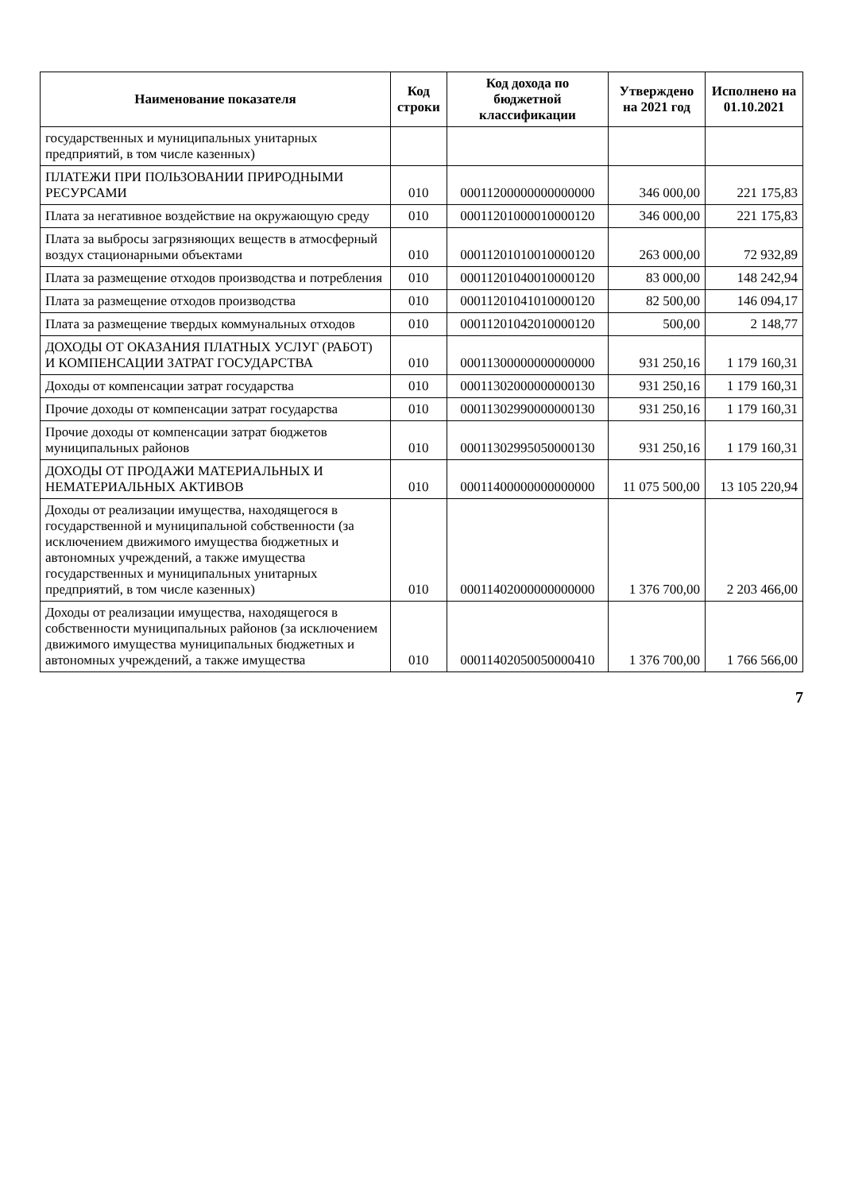| Наименование показателя | Код строки | Код дохода по бюджетной классификации | Утверждено на 2021 год | Исполнено на 01.10.2021 |
| --- | --- | --- | --- | --- |
| государственных и муниципальных унитарных предприятий, в том числе казенных) | | | | |
| ПЛАТЕЖИ ПРИ ПОЛЬЗОВАНИИ ПРИРОДНЫМИ РЕСУРСАМИ | 010 | 00011200000000000000 | 346 000,00 | 221 175,83 |
| Плата за негативное воздействие на окружающую среду | 010 | 00011201000010000120 | 346 000,00 | 221 175,83 |
| Плата за выбросы загрязняющих веществ в атмосферный воздух стационарными объектами | 010 | 00011201010010000120 | 263 000,00 | 72 932,89 |
| Плата за размещение отходов производства и потребления | 010 | 00011201040010000120 | 83 000,00 | 148 242,94 |
| Плата за размещение отходов производства | 010 | 00011201041010000120 | 82 500,00 | 146 094,17 |
| Плата за размещение твердых коммунальных отходов | 010 | 00011201042010000120 | 500,00 | 2 148,77 |
| ДОХОДЫ ОТ ОКАЗАНИЯ ПЛАТНЫХ УСЛУГ (РАБОТ) И КОМПЕНСАЦИИ ЗАТРАТ ГОСУДАРСТВА | 010 | 00011300000000000000 | 931 250,16 | 1 179 160,31 |
| Доходы от компенсации затрат государства | 010 | 00011302000000000130 | 931 250,16 | 1 179 160,31 |
| Прочие доходы от компенсации затрат государства | 010 | 00011302990000000130 | 931 250,16 | 1 179 160,31 |
| Прочие доходы от компенсации затрат бюджетов муниципальных районов | 010 | 00011302995050000130 | 931 250,16 | 1 179 160,31 |
| ДОХОДЫ ОТ ПРОДАЖИ МАТЕРИАЛЬНЫХ И НЕМАТЕРИАЛЬНЫХ АКТИВОВ | 010 | 00011400000000000000 | 11 075 500,00 | 13 105 220,94 |
| Доходы от реализации имущества, находящегося в государственной и муниципальной собственности (за исключением движимого имущества бюджетных и автономных учреждений, а также имущества государственных и муниципальных унитарных предприятий, в том числе казенных) | 010 | 00011402000000000000 | 1 376 700,00 | 2 203 466,00 |
| Доходы от реализации имущества, находящегося в собственности муниципальных районов (за исключением движимого имущества муниципальных бюджетных и автономных учреждений, а также имущества | 010 | 00011402050050000410 | 1 376 700,00 | 1 766 566,00 |
7